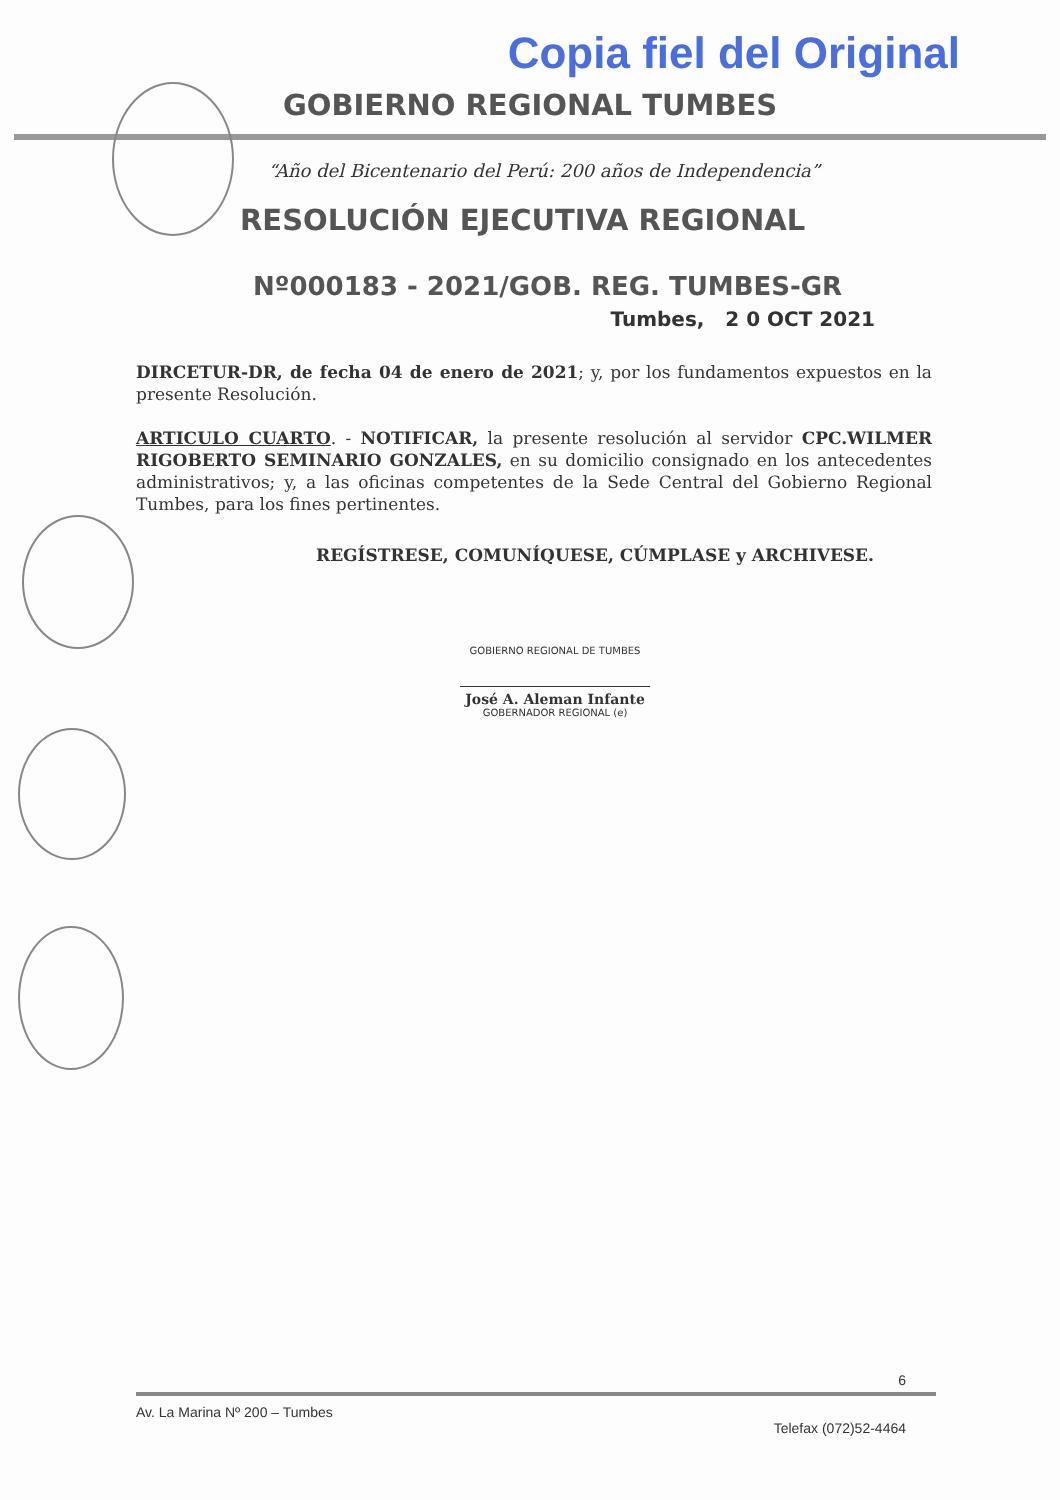Copia fiel del Original
GOBIERNO REGIONAL TUMBES
“Año del Bicentenario del Perú: 200 años de Independencia”
RESOLUCIÓN EJECUTIVA REGIONAL
Nº000183 - 2021/GOB. REG. TUMBES-GR
Tumbes, 2 0 OCT 2021
DIRCETUR-DR, de fecha 04 de enero de 2021; y, por los fundamentos expuestos en la presente Resolución.
ARTICULO CUARTO. - NOTIFICAR, la presente resolución al servidor CPC.WILMER RIGOBERTO SEMINARIO GONZALES, en su domicilio consignado en los antecedentes administrativos; y, a las oficinas competentes de la Sede Central del Gobierno Regional Tumbes, para los fines pertinentes.
REGÍSTRESE, COMUNÍQUESE, CÚMPLASE y ARCHIVESE.
GOBIERNO REGIONAL DE TUMBES
José A. Aleman Infante
GOBERNADOR REGIONAL (e)
6
Av. La Marina Nº 200 – Tumbes
Telefax (072)52-4464